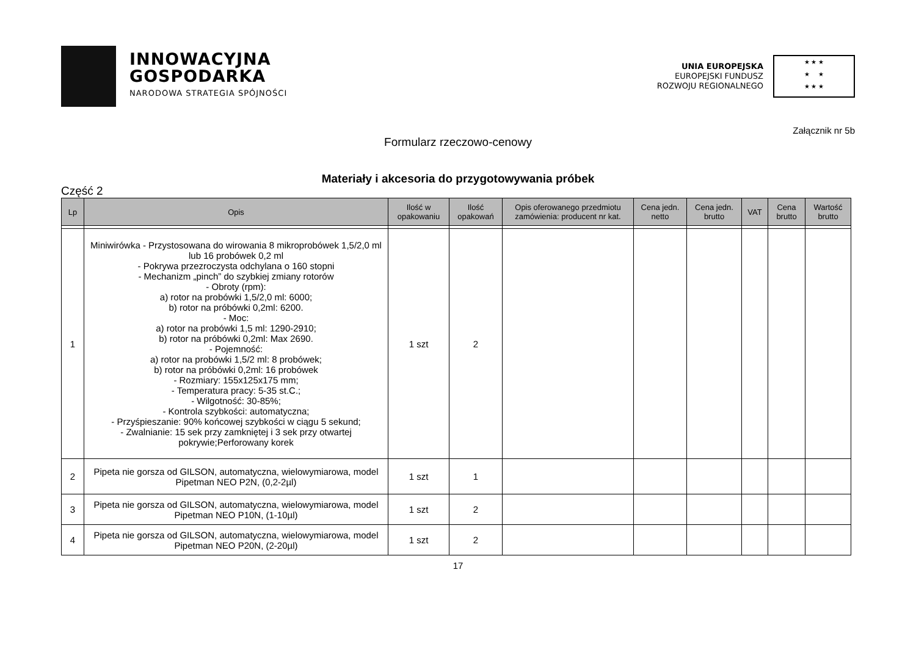INNOWACYJNA
GOSPODARKA
NARODOWA STRATEGIA SPÓJNOŚCI
UNIA EUROPEJSKA
EUROPEJSKI FUNDUSZ
ROZWOJU REGIONALNEGO
★ ★ ★
★ ★
★ ★ ★
Załącznik nr 5b
Formularz rzeczowo-cenowy
Materiały i akcesoria do przygotowywania próbek
Część 2
| Lp | Opis | Ilość w opakowaniu | Ilość opakowań | Opis oferowanego przedmiotu zamówienia: producent nr kat. | Cena jedn. netto | Cena jedn. brutto | VAT | Cena brutto | Wartość brutto |
| --- | --- | --- | --- | --- | --- | --- | --- | --- | --- |
| 1 | Miniwirówka - Przystosowana do wirowania 8 mikroprobówek 1,5/2,0 ml lub 16 probówek 0,2 ml - Pokrywa przezroczysta odchylana o 160 stopni - Mechanizm „pinch” do szybkiej zmiany rotorów - Obroty (rpm): a) rotor na probówki 1,5/2,0 ml: 6000; b) rotor na próbówki 0,2ml: 6200. - Moc: a) rotor na probówki 1,5 ml: 1290-2910; b) rotor na próbówki 0,2ml: Max 2690. - Pojemność: a) rotor na probówki 1,5/2 ml: 8 probówek; b) rotor na próbówki 0,2ml: 16 probówek - Rozmiary: 155x125x175 mm; - Temperatura pracy: 5-35 st.C.; - Wilgotność: 30-85%; - Kontrola szybkości: automatyczna; - Przyśpieszanie: 90% końcowej szybkości w ciągu 5 sekund; - Zwalnianie: 15 sek przy zamkniętej i 3 sek przy otwartej pokrywie;Perforowany korek | 1 szt | 2 | | | | | | |
| 2 | Pipeta nie gorsza od GILSON, automatyczna, wielowymiarowa, model Pipetman NEO P2N, (0,2-2µl) | 1 szt | 1 | | | | | | |
| 3 | Pipeta nie gorsza od GILSON, automatyczna, wielowymiarowa, model Pipetman NEO P10N, (1-10µl) | 1 szt | 2 | | | | | | |
| 4 | Pipeta nie gorsza od GILSON, automatyczna, wielowymiarowa, model Pipetman NEO P20N, (2-20µl) | 1 szt | 2 | | | | | | |
17